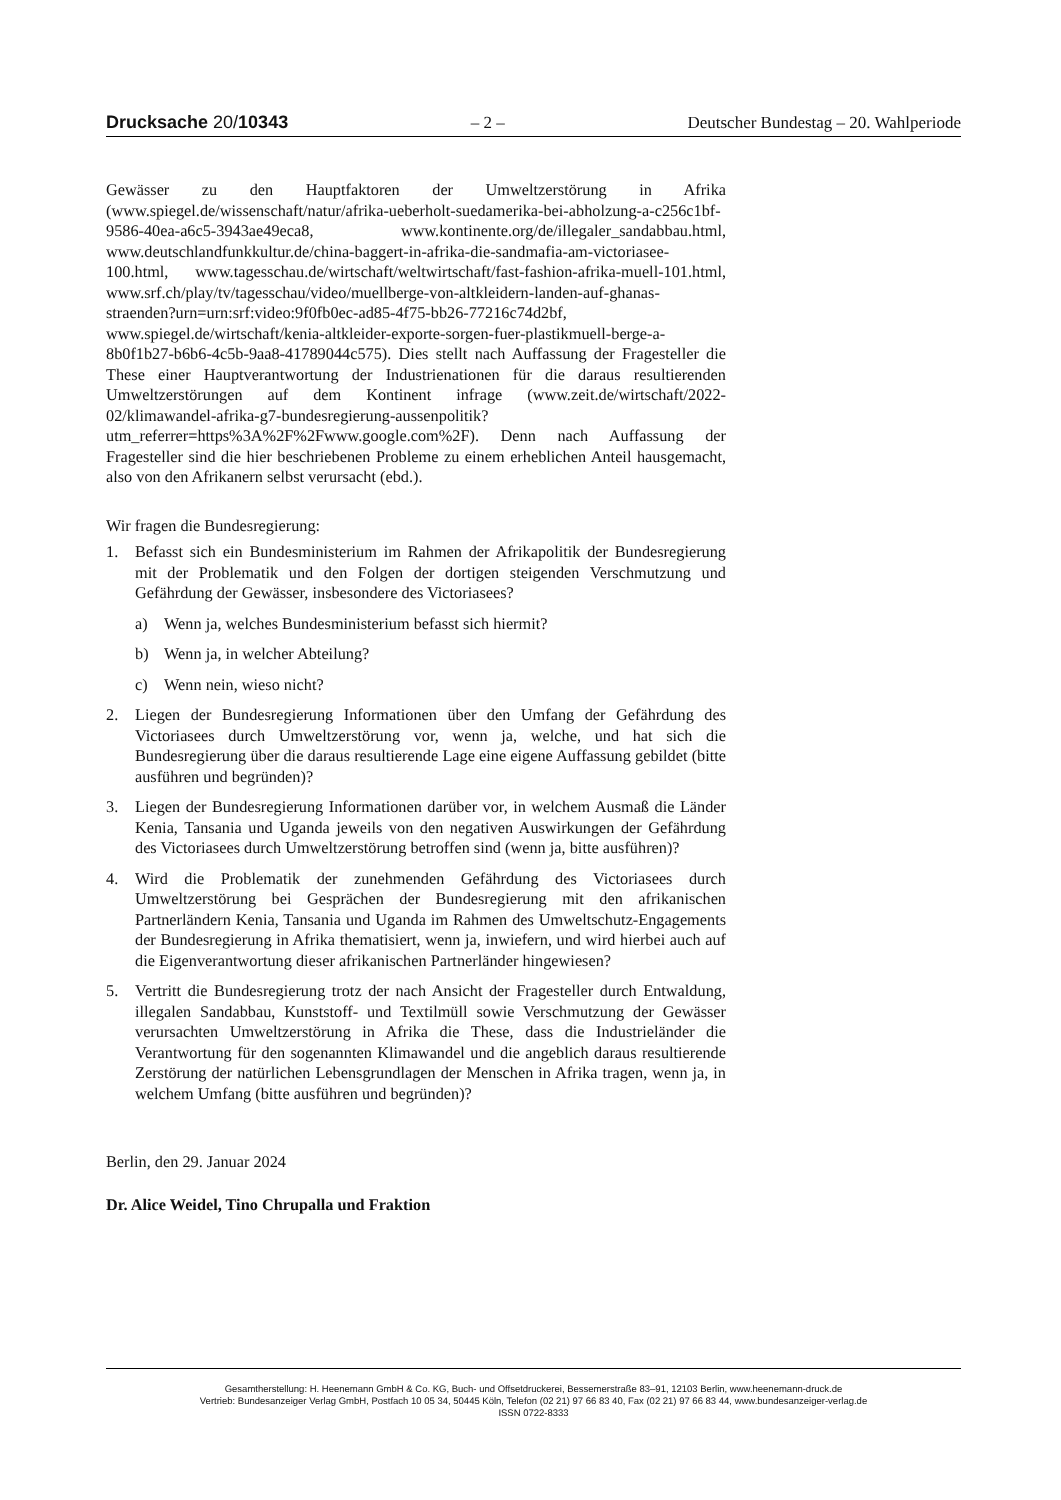Drucksache 20/10343 – 2 – Deutscher Bundestag – 20. Wahlperiode
Gewässer zu den Hauptfaktoren der Umweltzerstörung in Afrika (www.spiegel.de/wissenschaft/natur/afrika-ueberholt-suedamerika-bei-abholzung-a-c256c1bf-9586-40ea-a6c5-3943ae49eca8, www.kontinente.org/de/illegaler_sandabbau.html, www.deutschlandfunkkultur.de/china-baggert-in-afrika-die-sandmafia-am-victoriasee-100.html, www.tagesschau.de/wirtschaft/weltwirtschaft/fast-fashion-afrika-muell-101.html, www.srf.ch/play/tv/tagesschau/video/muellberge-von-altkleidern-landen-auf-ghanas-straenden?urn=urn:srf:video:9f0fb0ec-ad85-4f75-bb26-77216c74d2bf, www.spiegel.de/wirtschaft/kenia-altkleider-exporte-sorgen-fuer-plastikmuell-berge-a-8b0f1b27-b6b6-4c5b-9aa8-41789044c575). Dies stellt nach Auffassung der Fragesteller die These einer Hauptverantwortung der Industrienationen für die daraus resultierenden Umweltzerstörungen auf dem Kontinent infrage (www.zeit.de/wirtschaft/2022-02/klimawandel-afrika-g7-bundesregierung-aussenpolitik?utm_referrer=https%3A%2F%2Fwww.google.com%2F). Denn nach Auffassung der Fragesteller sind die hier beschriebenen Probleme zu einem erheblichen Anteil hausgemacht, also von den Afrikanern selbst verursacht (ebd.).
Wir fragen die Bundesregierung:
1. Befasst sich ein Bundesministerium im Rahmen der Afrikapolitik der Bundesregierung mit der Problematik und den Folgen der dortigen steigenden Verschmutzung und Gefährdung der Gewässer, insbesondere des Victoriasees?
a) Wenn ja, welches Bundesministerium befasst sich hiermit?
b) Wenn ja, in welcher Abteilung?
c) Wenn nein, wieso nicht?
2. Liegen der Bundesregierung Informationen über den Umfang der Gefährdung des Victoriasees durch Umweltzerstörung vor, wenn ja, welche, und hat sich die Bundesregierung über die daraus resultierende Lage eine eigene Auffassung gebildet (bitte ausführen und begründen)?
3. Liegen der Bundesregierung Informationen darüber vor, in welchem Ausmaß die Länder Kenia, Tansania und Uganda jeweils von den negativen Auswirkungen der Gefährdung des Victoriasees durch Umweltzerstörung betroffen sind (wenn ja, bitte ausführen)?
4. Wird die Problematik der zunehmenden Gefährdung des Victoriasees durch Umweltzerstörung bei Gesprächen der Bundesregierung mit den afrikanischen Partnerländern Kenia, Tansania und Uganda im Rahmen des Umweltschutz-Engagements der Bundesregierung in Afrika thematisiert, wenn ja, inwiefern, und wird hierbei auch auf die Eigenverantwortung dieser afrikanischen Partnerländer hingewiesen?
5. Vertritt die Bundesregierung trotz der nach Ansicht der Fragesteller durch Entwaldung, illegalen Sandabbau, Kunststoff- und Textilmüll sowie Verschmutzung der Gewässer verursachten Umweltzerstörung in Afrika die These, dass die Industrieländer die Verantwortung für den sogenannten Klimawandel und die angeblich daraus resultierende Zerstörung der natürlichen Lebensgrundlagen der Menschen in Afrika tragen, wenn ja, in welchem Umfang (bitte ausführen und begründen)?
Berlin, den 29. Januar 2024
Dr. Alice Weidel, Tino Chrupalla und Fraktion
Gesamtherstellung: H. Heenemann GmbH & Co. KG, Buch- und Offsetdruckerei, Bessemerstraße 83–91, 12103 Berlin, www.heenemann-druck.de
Vertrieb: Bundesanzeiger Verlag GmbH, Postfach 10 05 34, 50445 Köln, Telefon (02 21) 97 66 83 40, Fax (02 21) 97 66 83 44, www.bundesanzeiger-verlag.de
ISSN 0722-8333